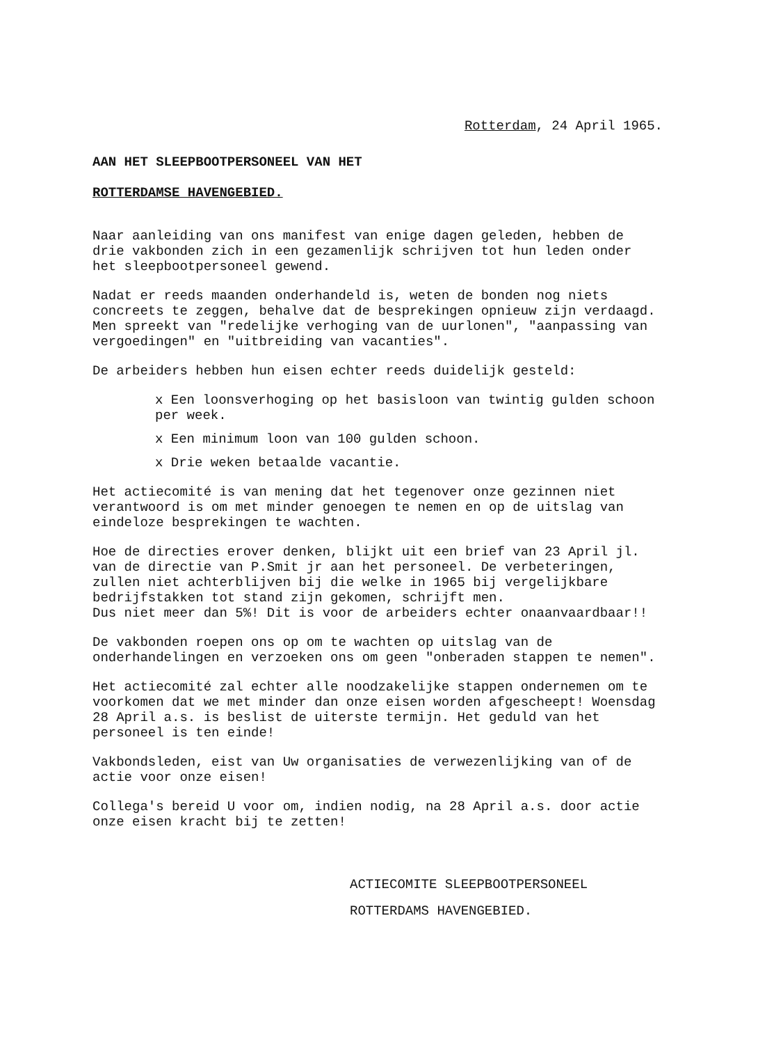Rotterdam, 24 April 1965.
AAN HET SLEEPBOOTPERSONEEL VAN HET
ROTTERDAMSE HAVENGEBIED.
Naar aanleiding van ons manifest van enige dagen geleden, hebben de drie vakbonden zich in een gezamenlijk schrijven tot hun leden onder het sleepbootpersoneel gewend.
Nadat er reeds maanden onderhandeld is, weten de bonden nog niets concreets te zeggen, behalve dat de besprekingen opnieuw zijn verdaagd.
Men spreekt van "redelijke verhoging van de uurlonen", "aanpassing van vergoedingen" en "uitbreiding van vacanties".
De arbeiders hebben hun eisen echter reeds duidelijk gesteld:
x Een loonsverhoging op het basisloon van twintig gulden schoon per week.
x Een minimum loon van 100 gulden schoon.
x Drie weken betaalde vacantie.
Het actiecomité is van mening dat het tegenover onze gezinnen niet verantwoord is om met minder genoegen te nemen en op de uitslag van eindeloze besprekingen te wachten.
Hoe de directies erover denken, blijkt uit een brief van 23 April jl. van de directie van P.Smit jr aan het personeel. De verbeteringen, zullen niet achterblijven bij die welke in 1965 bij vergelijkbare bedrijfstakken tot stand zijn gekomen, schrijft men.
Dus niet meer dan 5%! Dit is voor de arbeiders echter onaanvaardbaar!!
De vakbonden roepen ons op om te wachten op uitslag van de onderhandelingen en verzoeken ons om geen "onberaden stappen te nemen".
Het actiecomité zal echter alle noodzakelijke stappen ondernemen om te voorkomen dat we met minder dan onze eisen worden afgescheept! Woensdag 28 April a.s. is beslist de uiterste termijn. Het geduld van het personeel is ten einde!
Vakbondsleden, eist van Uw organisaties de verwezenlijking van of de actie voor onze eisen!
Collega's bereid U voor om, indien nodig, na 28 April a.s. door actie onze eisen kracht bij te zetten!
ACTIECOMITE SLEEPBOOTPERSONEEL
ROTTERDAMS HAVENGEBIED.